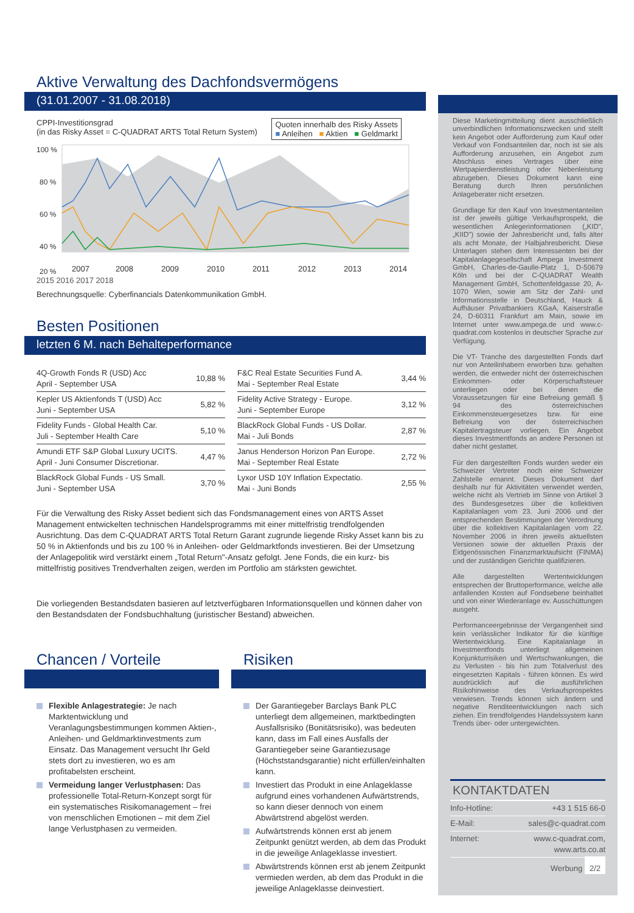Aktive Verwaltung des Dachfondsvermögens
(31.01.2007 - 31.08.2018)
CPPI-Investitionsgrad
(in das Risky Asset = C-QUADRAT ARTS Total Return System)
Quoten innerhalb des Risky Assets
■ Anleihen ■ Aktien ■ Geldmarkt
100 %
80 %
60 %
40 %
20 %
2007
2008
2009
2010
2011
2012
2013
2014
2015 2016 2017 2018
Berechnungsquelle: Cyberfinancials Datenkommunikation GmbH.
Besten Positionen
letzten 6 M. nach Behalteperformance
| 4Q-Growth Fonds R (USD) Acc April - September USA | 10,88 % |
| Kepler US Aktienfonds T (USD) Acc Juni - September USA | 5,82 % |
| Fidelity Funds - Global Health Car. Juli - September Health Care | 5,10 % |
| Amundi ETF S&P Global Luxury UCITS. April - Juni Consumer Discretionar. | 4,47 % |
| BlackRock Global Funds - US Small. Juni - September USA | 3,70 % |
| F&C Real Estate Securities Fund A. Mai - September Real Estate | 3,44 % |
| Fidelity Active Strategy - Europe. Juni - September Europe | 3,12 % |
| BlackRock Global Funds - US Dollar. Mai - Juli Bonds | 2,87 % |
| Janus Henderson Horizon Pan Europe. Mai - September Real Estate | 2,72 % |
| Lyxor USD 10Y Inflation Expectatio. Mai - Juni Bonds | 2,55 % |
Für die Verwaltung des Risky Asset bedient sich das Fondsmanagement eines von ARTS Asset Management entwickelten technischen Handelsprogramms mit einer mittelfristig trendfolgenden Ausrichtung. Das dem C-QUADRAT ARTS Total Return Garant zugrunde liegende Risky Asset kann bis zu 50 % in Aktienfonds und bis zu 100 % in Anleihen- oder Geldmarktfonds investieren. Bei der Umsetzung der Anlagepolitik wird verstärkt einem „Total Return"-Ansatz gefolgt. Jene Fonds, die ein kurz- bis mittelfristig positives Trendverhalten zeigen, werden im Portfolio am stärksten gewichtet.
Die vorliegenden Bestandsdaten basieren auf letztverfügbaren Informationsquellen und können daher von den Bestandsdaten der Fondsbuchhaltung (juristischer Bestand) abweichen.
Chancen / Vorteile
Flexible Anlagestrategie: Je nach Marktentwicklung und Veranlagungsbestimmungen kommen Aktien-, Anleihen- und Geldmarktinvestments zum Einsatz. Das Management versucht Ihr Geld stets dort zu investieren, wo es am profitabelsten erscheint.
Vermeidung langer Verlustphasen: Das professionelle Total-Return-Konzept sorgt für ein systematisches Risikomanagement – frei von menschlichen Emotionen – mit dem Ziel lange Verlustphasen zu vermeiden.
Risiken
Der Garantiegeber Barclays Bank PLC unterliegt dem allgemeinen, marktbedingten Ausfallsrisiko (Bonitätsrisiko), was bedeuten kann, dass im Fall eines Ausfalls der Garantiegeber seine Garantiezusage (Höchststandsgarantie) nicht erfüllen/einhalten kann.
Investiert das Produkt in eine Anlageklasse aufgrund eines vorhandenen Aufwärtstrends, so kann dieser dennoch von einem Abwärtstrend abgelöst werden.
Aufwärtstrends können erst ab jenem Zeitpunkt genützt werden, ab dem das Produkt in die jeweilige Anlageklasse investiert.
Abwärtstrends können erst ab jenem Zeitpunkt vermieden werden, ab dem das Produkt in die jeweilige Anlageklasse deinvestiert.
Diese Marketingmitteilung dient ausschließlich unverbindlichen Informationszwecken und stellt kein Angebot oder Aufforderung zum Kauf oder Verkauf von Fondsanteilen dar, noch ist sie als Aufforderung anzusehen, ein Angebot zum Abschluss eines Vertrages über eine Wertpapierdienstleistung oder Nebenleistung abzugeben. Dieses Dokument kann eine Beratung durch Ihren persönlichen Anlageberater nicht ersetzen.
Grundlage für den Kauf von Investmentanteilen ist der jeweils gültige Verkaufsprospekt, die wesentlichen Anlegerinformationen („KID", „KIID") sowie der Jahresbericht und, falls älter als acht Monate, der Halbjahresbericht. Diese Unterlagen stehen dem Interessenten bei der Kapitalanlagegesellschaft Ampega Investment GmbH, Charles-de-Gaulle-Platz 1, D-50679 Köln und bei der C-QUADRAT Wealth Management GmbH, Schottenfeldgasse 20, A-1070 Wien, sowie am Sitz der Zahl- und Informationsstelle in Deutschland, Hauck & Aufhäuser Privatbankiers KGaA, Kaiserstraße 24, D-60311 Frankfurt am Main, sowie im Internet unter www.ampega.de und www.c-quadrat.com kostenlos in deutscher Sprache zur Verfügung.
Die VT- Tranche des dargestellten Fonds darf nur von Anteilinhabern erworben bzw. gehalten werden, die entweder nicht der österreichischen Einkommen- oder Körperschaftsteuer unterliegen oder bei denen die Voraussetzungen für eine Befreiung gemäß § 94 des österreichischen Einkommensteuergesetzes bzw. für eine Befreiung von der österreichischen Kapitalertragsteuer vorliegen. Ein Angebot dieses Investmentfonds an andere Personen ist daher nicht gestattet.
Für den dargestellten Fonds wurden weder ein Schweizer Vertreter noch eine Schweizer Zahlstelle ernannt. Dieses Dokument darf deshalb nur für Aktivitäten verwendet werden, welche nicht als Vertrieb im Sinne von Artikel 3 des Bundesgesetzes über die kollektiven Kapitalanlagen vom 23. Juni 2006 und der entsprechenden Bestimmungen der Verordnung über die kollektiven Kapitalanlagen vom 22. November 2006 in ihren jeweils aktuellsten Versionen sowie der aktuellen Praxis der Eidgenössischen Finanzmarktaufsicht (FINMA) und der zuständigen Gerichte qualifizieren.
Alle dargestellten Wertentwicklungen entsprechen der Bruttoperformance, welche alle anfallenden Kosten auf Fondsebene beinhaltet und von einer Wiederanlage ev. Ausschüttungen ausgeht.
Performanceergebnisse der Vergangenheit sind kein verlässlicher Indikator für die künftige Wertentwicklung. Eine Kapitalanlage in Investmentfonds unterliegt allgemeinen Konjunkturrisiken und Wertschwankungen, die zu Verlusten - bis hin zum Totalverlust des eingesetzten Kapitals - führen können. Es wird ausdrücklich auf die ausführlichen Risikohinweise des Verkaufsprospektes verwiesen. Trends können sich ändern und negative Renditeentwicklungen nach sich ziehen. Ein trendfolgendes Handelssystem kann Trends über- oder untergewichten.
KONTAKTDATEN
| Info-Hotline: | +43 1 515 66-0 |
| E-Mail: | sales@c-quadrat.com |
| Internet: | www.c-quadrat.com, www.arts.co.at |
Werbung 2/2